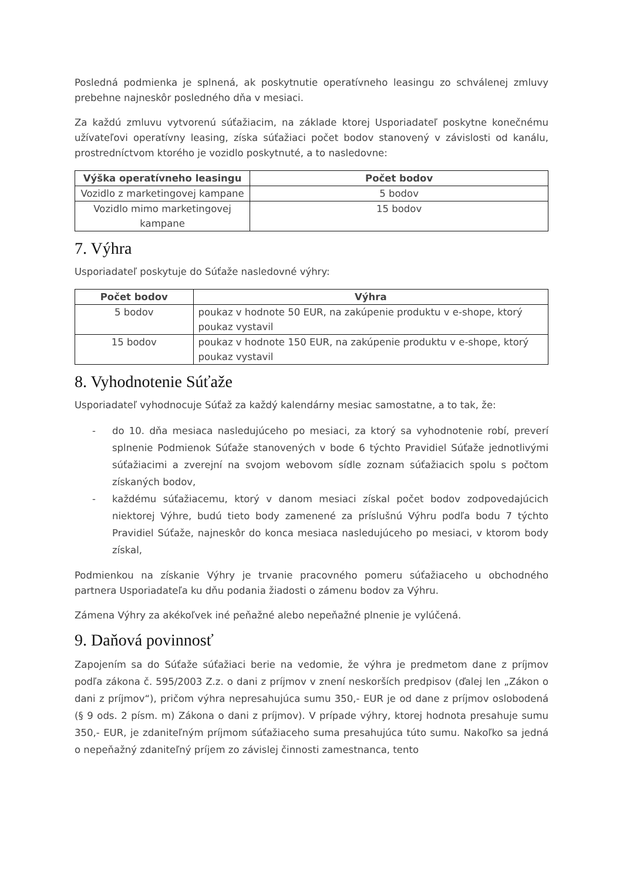Posledná podmienka je splnená, ak poskytnutie operatívneho leasingu zo schválenej zmluvy prebehne najneskôr posledného dňa v mesiaci.
Za každú zmluvu vytvorenú súťažiacim, na základe ktorej Usporiadateľ poskytne konečnému užívateľovi operatívny leasing, získa súťažiaci počet bodov stanovený v závislosti od kanálu, prostredníctvom ktorého je vozidlo poskytnuté, a to nasledovne:
| Výška operatívneho leasingu | Počet bodov |
| --- | --- |
| Vozidlo z marketingovej kampane | 5 bodov |
| Vozidlo mimo marketingovej kampane | 15 bodov |
7. Výhra
Usporiadateľ poskytuje do Súťaže nasledovné výhry:
| Počet bodov | Výhra |
| --- | --- |
| 5 bodov | poukaz v hodnote 50 EUR, na zakúpenie produktu v e-shope, ktorý poukaz vystavil |
| 15 bodov | poukaz v hodnote 150 EUR, na zakúpenie produktu v e-shope, ktorý poukaz vystavil |
8. Vyhodnotenie Súťaže
Usporiadateľ vyhodnocuje Súťaž za každý kalendárny mesiac samostatne, a to tak, že:
- do 10. dňa mesiaca nasledujúceho po mesiaci, za ktorý sa vyhodnotenie robí, preverí splnenie Podmienok Súťaže stanovených v bode 6 týchto Pravidiel Súťaže jednotlivými súťažiacimi a zverejní na svojom webovom sídle zoznam súťažiacich spolu s počtom získaných bodov,
- každému súťažiacemu, ktorý v danom mesiaci získal počet bodov zodpovedajúcich niektorej Výhre, budú tieto body zamenené za príslušnú Výhru podľa bodu 7 týchto Pravidiel Súťaže, najneskôr do konca mesiaca nasledujúceho po mesiaci, v ktorom body získal,
Podmienkou na získanie Výhry je trvanie pracovného pomeru súťažiaceho u obchodného partnera Usporiadateľa ku dňu podania žiadosti o zámenu bodov za Výhru.
Zámena Výhry za akékoľvek iné peňažné alebo nepeňažné plnenie je vylúčená.
9. Daňová povinnosť
Zapojením sa do Súťaže súťažiaci berie na vedomie, že výhra je predmetom dane z príjmov podľa zákona č. 595/2003 Z.z. o dani z príjmov v znení neskorších predpisov (ďalej len „Zákon o dani z príjmov“), pričom výhra nepresahujúca sumu 350,- EUR je od dane z príjmov oslobodená (§ 9 ods. 2 písm. m) Zákona o dani z príjmov). V prípade výhry, ktorej hodnota presahuje sumu 350,- EUR, je zdaniteľným príjmom súťažiaceho suma presahujúca túto sumu. Nakoľko sa jedná o nepeňažný zdaniteľný príjem zo závislej činnosti zamestnanca, tento